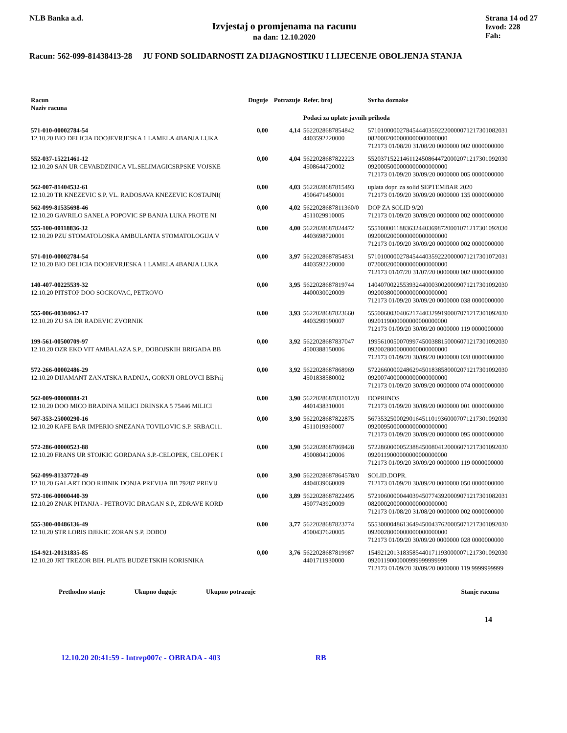NLB Banka a.d.
Izvjestaj o promjenama na racunu
na dan: 12.10.2020
Strana 14 od 27
Izvod: 228
Fah:
Racun: 562-099-81438413-28 JU FOND SOLIDARNOSTI ZA DIJAGNOSTIKU I LIJECENJE OBOLJENJA STANJA
| Racun Naziv racuna | Duguje | Potrazuje | Refer. broj | Svrha doznake |
| --- | --- | --- | --- | --- |
| | | | Podaci za uplate javnih prihoda | |
| 571-010-00002784-54 12.10.20 BIO DELICIA DOOJEVRJESKA 1 LAMELA 4BANJA LUKA | 0,00 | 4,14 | 5622028687854842 4403592220000 | 57101000002784544403592220000071217301082031 0820002000000000000000000 712173 01/08/20 31/08/20 0000000 002 0000000000 |
| 552-037-15221461-12 12.10.20 SAN UR CEVABDZINICA VL.SELIMAGICSRPSKE VOJSKE | 0,00 | 4,04 | 5622028687822223 4508644720002 | 55203715221461124508644720002071217301092030 0920005000000000000000000 712173 01/09/20 30/09/20 0000000 005 0000000000 |
| 562-007-81404532-61 12.10.20 TR KNEZEVIC S.P. VL. RADOSAVA KNEZEVIC KOSTAJNI( | 0,00 | 4,03 | 5622028687815493 4506471450001 | uplata dopr. za solid SEPTEMBAR 2020 712173 01/09/20 30/09/20 0000000 135 0000000000 |
| 562-099-81535698-46 12.10.20 GAVRILO SANELA POPOVIC SP BANJA LUKA PROTE NI | 0,00 | 4,02 | 5622028687811360/0 4511029910005 | DOP ZA SOLID 9/20 712173 01/09/20 30/09/20 0000000 002 0000000000 |
| 555-100-00118836-32 12.10.20 PZU STOMATOLOSKA AMBULANTA STOMATOLOGIJA V | 0,00 | 4,00 | 5622028687824472 4403698720001 | 55510000118836324403698720001071217301092030 0920002000000000000000000 712173 01/09/20 30/09/20 0000000 002 0000000000 |
| 571-010-00002784-54 12.10.20 BIO DELICIA DOOJEVRJESKA 1 LAMELA 4BANJA LUKA | 0,00 | 3,97 | 5622028687854831 4403592220000 | 57101000002784544403592220000071217301072031 0720002000000000000000000 712173 01/07/20 31/07/20 0000000 002 0000000000 |
| 140-407-00225539-32 12.10.20 PITSTOP DOO SOCKOVAC, PETROVO | 0,00 | 3,95 | 5622028687819744 4400030020009 | 14040700225539324400030020009071217301092030 0920038000000000000000000 712173 01/09/20 30/09/20 0000000 038 0000000000 |
| 555-006-00304062-17 12.10.20 ZU SA DR RADEVIC ZVORNIK | 0,00 | 3,93 | 5622028687823660 4403299190007 | 55500600304062174403299190007071217301092030 0920119000000000000000000 712173 01/09/20 30/09/20 0000000 119 0000000000 |
| 199-561-00500709-97 12.10.20 OZR EKO VIT AMBALAZA S.P., DOBOJSKIH BRIGADA BB | 0,00 | 3,92 | 5622028687837047 4500388150006 | 19956100500709974500388150006071217301092030 0920028000000000000000000 712173 01/09/20 30/09/20 0000000 028 0000000000 |
| 572-266-00002486-29 12.10.20 DIJAMANT ZANATSKA RADNJA, GORNJI ORLOVCI BBPrij | 0,00 | 3,92 | 5622028687868969 4501838580002 | 57226600002486294501838580002071217301092030 0920074000000000000000000 712173 01/09/20 30/09/20 0000000 074 0000000000 |
| 562-009-00000884-21 12.10.20 DOO MICO BRADINA MILICI DRINSKA 5 75446 MILICI | 0,00 | 3,90 | 5622028687831012/0 4401438310001 | DOPRINOS 712173 01/09/20 30/09/20 0000000 001 0000000000 |
| 567-353-25000290-16 12.10.20 KAFE BAR IMPERIO SNEZANA TOVILOVIC S.P. SRBAC11. | 0,00 | 3,90 | 5622028687822875 4511019360007 | 56735325000290164511019360007071217301092030 0920095000000000000000000 712173 01/09/20 30/09/20 0000000 095 0000000000 |
| 572-286-00000523-88 12.10.20 FRANS UR STOJKIC GORDANA S.P.-CELOPEK, CELOPEK I | 0,00 | 3,90 | 5622028687869428 4500804120006 | 57228600000523884500804120006071217301092030 0920119000000000000000000 712173 01/09/20 30/09/20 0000000 119 0000000000 |
| 562-099-81337720-49 12.10.20 GALART DOO RIBNIK DONJA PREVIJA BB 79287 PREVIJ | 0,00 | 3,90 | 5622028687864578/0 4404039060009 | SOLID.DOPR. 712173 01/09/20 30/09/20 0000000 050 0000000000 |
| 572-106-00000440-39 12.10.20 ZNAK PITANJA - PETROVIC DRAGAN S.P., ZDRAVE KORD | 0,00 | 3,89 | 5622028687822495 4507743920009 | 57210600000440394507743920009071217301082031 0820002000000000000000000 712173 01/08/20 31/08/20 0000000 002 0000000000 |
| 555-300-00486136-49 12.10.20 STR LORIS DJEKIC ZORAN S.P. DOBOJ | 0,00 | 3,77 | 5622028687823774 4500437620005 | 55530000486136494500437620005071217301092030 0920028000000000000000000 712173 01/09/20 30/09/20 0000000 028 0000000000 |
| 154-921-20131835-85 12.10.20 JRT TREZOR BIH. PLATE BUDZETSKIH KORISNIKA | 0,00 | 3,76 | 5622028687819987 4401711930000 | 15492120131835854401711930000071217301092030 0920119000000999999999999 712173 01/09/20 30/09/20 0000000 119 9999999999 |
Prethodno stanje Ukupno duguje Ukupno potrazuje Stanje racuna
14
12.10.20 20:41:59 - Intrep007c - OBRADA - 403 RB